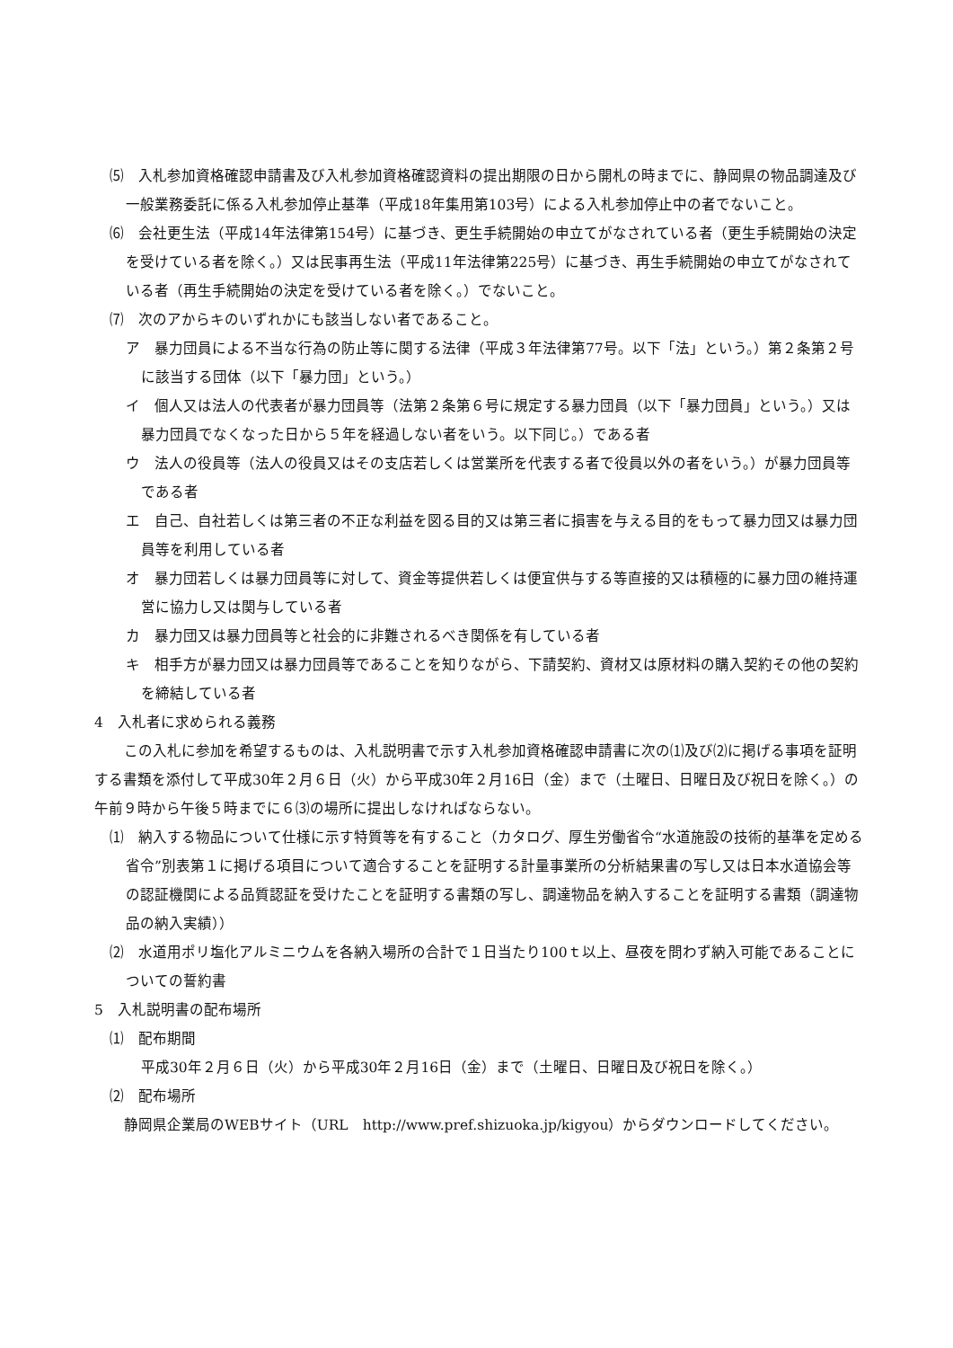⑸　入札参加資格確認申請書及び入札参加資格確認資料の提出期限の日から開札の時までに、静岡県の物品調達及び一般業務委託に係る入札参加停止基準（平成18年集用第103号）による入札参加停止中の者でないこと。
⑹　会社更生法（平成14年法律第154号）に基づき、更生手続開始の申立てがなされている者（更生手続開始の決定を受けている者を除く。）又は民事再生法（平成11年法律第225号）に基づき、再生手続開始の申立てがなされている者（再生手続開始の決定を受けている者を除く。）でないこと。
⑺　次のアからキのいずれかにも該当しない者であること。
ア　暴力団員による不当な行為の防止等に関する法律（平成３年法律第77号。以下「法」という。）第２条第２号に該当する団体（以下「暴力団」という。）
イ　個人又は法人の代表者が暴力団員等（法第２条第６号に規定する暴力団員（以下「暴力団員」という。）又は暴力団員でなくなった日から５年を経過しない者をいう。以下同じ。）である者
ウ　法人の役員等（法人の役員又はその支店若しくは営業所を代表する者で役員以外の者をいう。）が暴力団員等である者
エ　自己、自社若しくは第三者の不正な利益を図る目的又は第三者に損害を与える目的をもって暴力団又は暴力団員等を利用している者
オ　暴力団若しくは暴力団員等に対して、資金等提供若しくは便宜供与する等直接的又は積極的に暴力団の維持運営に協力し又は関与している者
カ　暴力団又は暴力団員等と社会的に非難されるべき関係を有している者
キ　相手方が暴力団又は暴力団員等であることを知りながら、下請契約、資材又は原材料の購入契約その他の契約を締結している者
4　入札者に求められる義務
　この入札に参加を希望するものは、入札説明書で示す入札参加資格確認申請書に次の⑴及び⑵に掲げる事項を証明する書類を添付して平成30年２月６日（火）から平成30年２月16日（金）まで（土曜日、日曜日及び祝日を除く。）の午前９時から午後５時までに６⑶の場所に提出しなければならない。
⑴　納入する物品について仕様に示す特質等を有すること（カタログ、厚生労働省令“水道施設の技術的基準を定める省令”別表第１に掲げる項目について適合することを証明する計量事業所の分析結果書の写し又は日本水道協会等の認証機関による品質認証を受けたことを証明する書類の写し、調達物品を納入することを証明する書類（調達物品の納入実績））
⑵　水道用ポリ塩化アルミニウムを各納入場所の合計で１日当たり100ｔ以上、昼夜を問わず納入可能であることについての誓約書
5　入札説明書の配布場所
⑴　配布期間
平成30年２月６日（火）から平成30年２月16日（金）まで（土曜日、日曜日及び祝日を除く。）
⑵　配布場所
　静岡県企業局のWEBサイト（URL　http://www.pref.shizuoka.jp/kigyou）からダウンロードしてください。